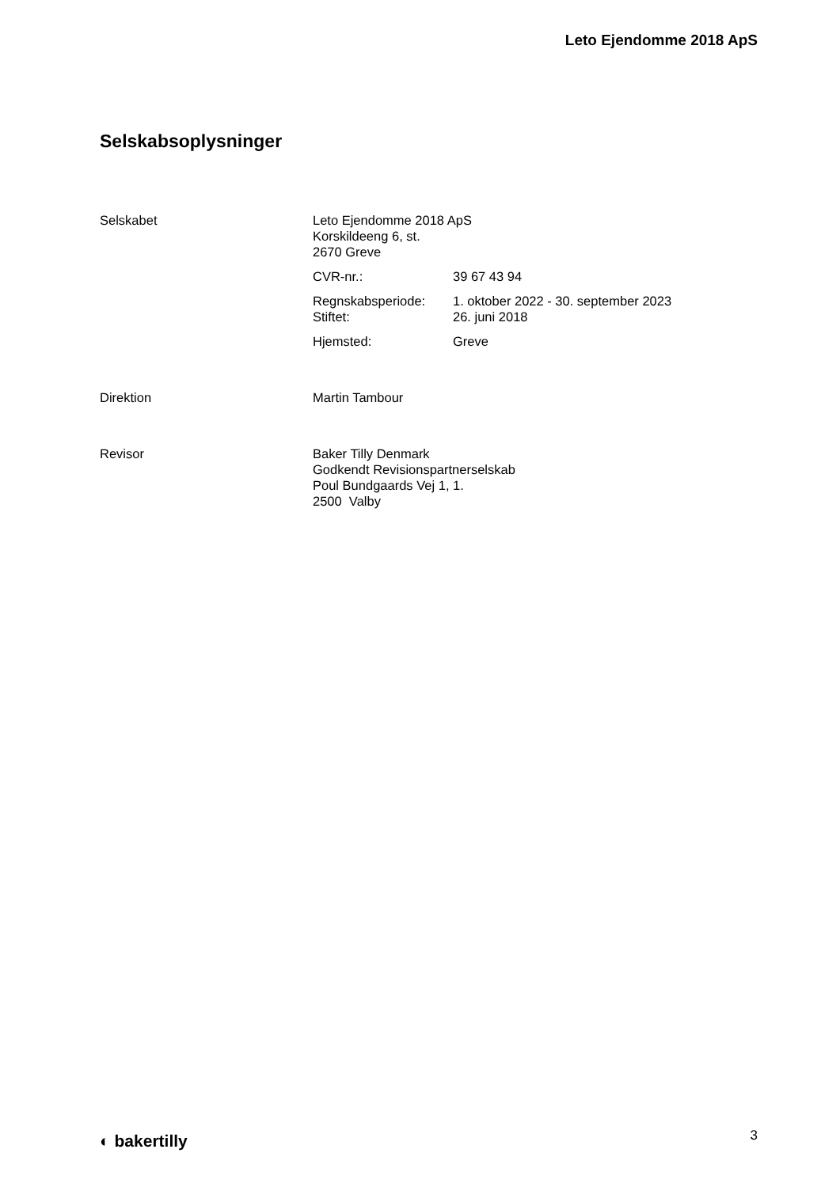Leto Ejendomme 2018 ApS
Selskabsoplysninger
Selskabet Leto Ejendomme 2018 ApS
Korskildeeng 6, st.
2670 Greve
CVR-nr.: 39 67 43 94
Regnskabsperiode:
Stiftet:
1. oktober 2022 - 30. september 2023
26. juni 2018
Hjemsted: Greve
Direktion Martin Tambour
Revisor Baker Tilly Denmark
Godkendt Revisionspartnerselskab
Poul Bundgaards Vej 1, 1.
2500 Valby
◐ bakertilly 3